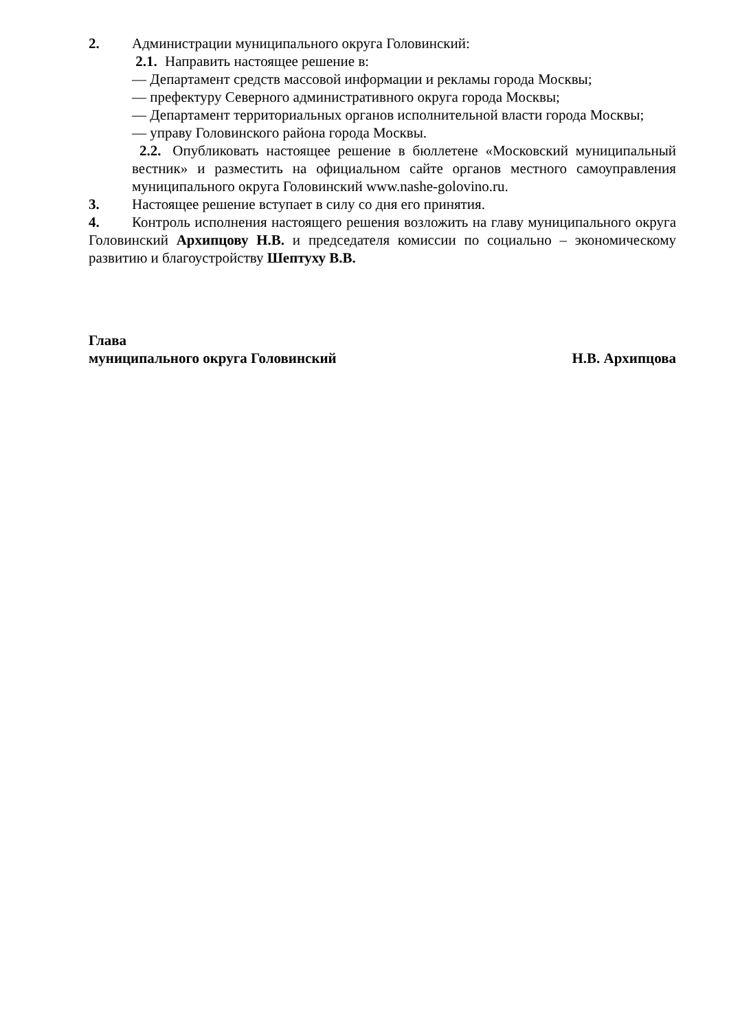2. Администрации муниципального округа Головинский:
2.1. Направить настоящее решение в:
— Департамент средств массовой информации и рекламы города Москвы;
— префектуру Северного административного округа города Москвы;
— Департамент территориальных органов исполнительной власти города Москвы;
— управу Головинского района города Москвы.
2.2. Опубликовать настоящее решение в бюллетене «Московский муниципальный вестник» и разместить на официальном сайте органов местного самоуправления муниципального округа Головинский www.nashe-golovino.ru.
3. Настоящее решение вступает в силу со дня его принятия.
4. Контроль исполнения настоящего решения возложить на главу муниципального округа Головинский Архипцову Н.В. и председателя комиссии по социально – экономическому развитию и благоустройству Шептуху В.В.
Глава
муниципального округа Головинский Н.В. Архипцова